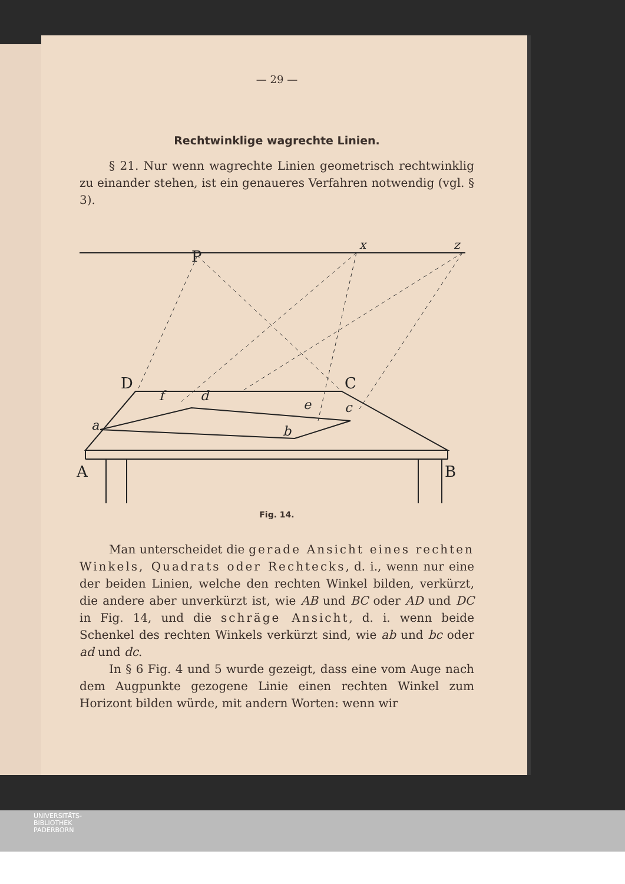— 29 —
Rechtwinklige wagrechte Linien.
§ 21. Nur wenn wagrechte Linien geometrisch recht­winklig zu einander stehen, ist ein genaueres Verfahren not­wendig (vgl. § 3).
P
x
z
D
C
A
B
f
d
e
c
a
b
Fig. 14.
Man unterscheidet die gerade Ansicht eines rechten Winkels, Quadrats oder Rechtecks, d. i., wenn nur eine der beiden Linien, welche den rechten Winkel bilden, verkürzt, die andere aber unverkürzt ist, wie AB und BC oder AD und DC in Fig. 14, und die schräge Ansicht, d. i. wenn beide Schenkel des rechten Winkels verkürzt sind, wie ab und bc oder ad und dc.
In § 6 Fig. 4 und 5 wurde gezeigt, dass eine vom Auge nach dem Augpunkte gezogene Linie einen rechten Winkel zum Horizont bilden würde, mit andern Worten: wenn wir
UNIVERSITÄTS-
BIBLIOTHEK
PADERBORN